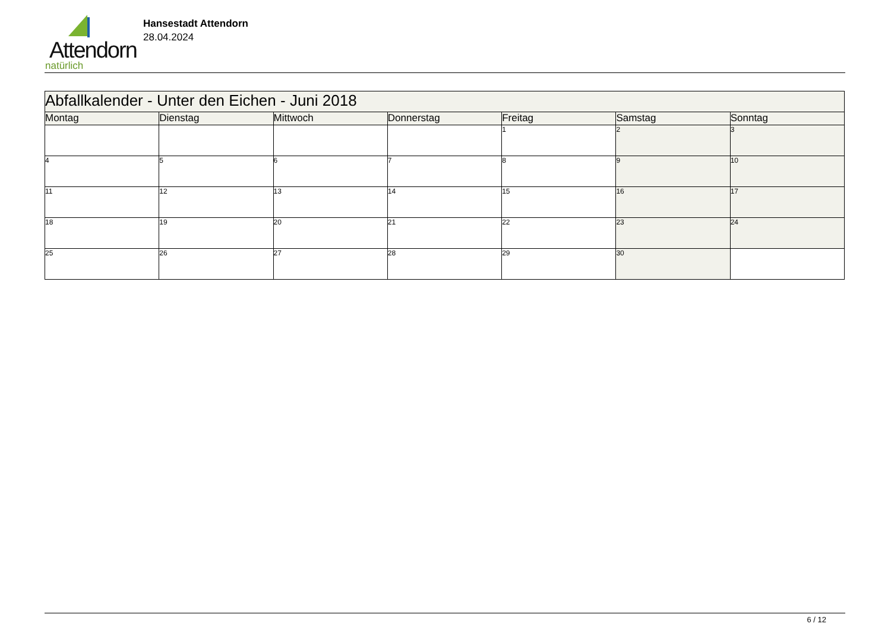Attendorn
natürlich
Hansestadt Attendorn
28.04.2024
| Abfallkalender - Unter den Eichen - Juni 2018 | | | | | | |
| Montag | Dienstag | Mittwoch | Donnerstag | Freitag | Samstag | Sonntag |
| | | | | 1 | 2 | 3 |
| 4 | 5 | 6 | 7 | 8 | 9 | 10 |
| 11 | 12 | 13 | 14 | 15 | 16 | 17 |
| 18 | 19 | 20 | 21 | 22 | 23 | 24 |
| 25 | 26 | 27 | 28 | 29 | 30 | |
6 / 12